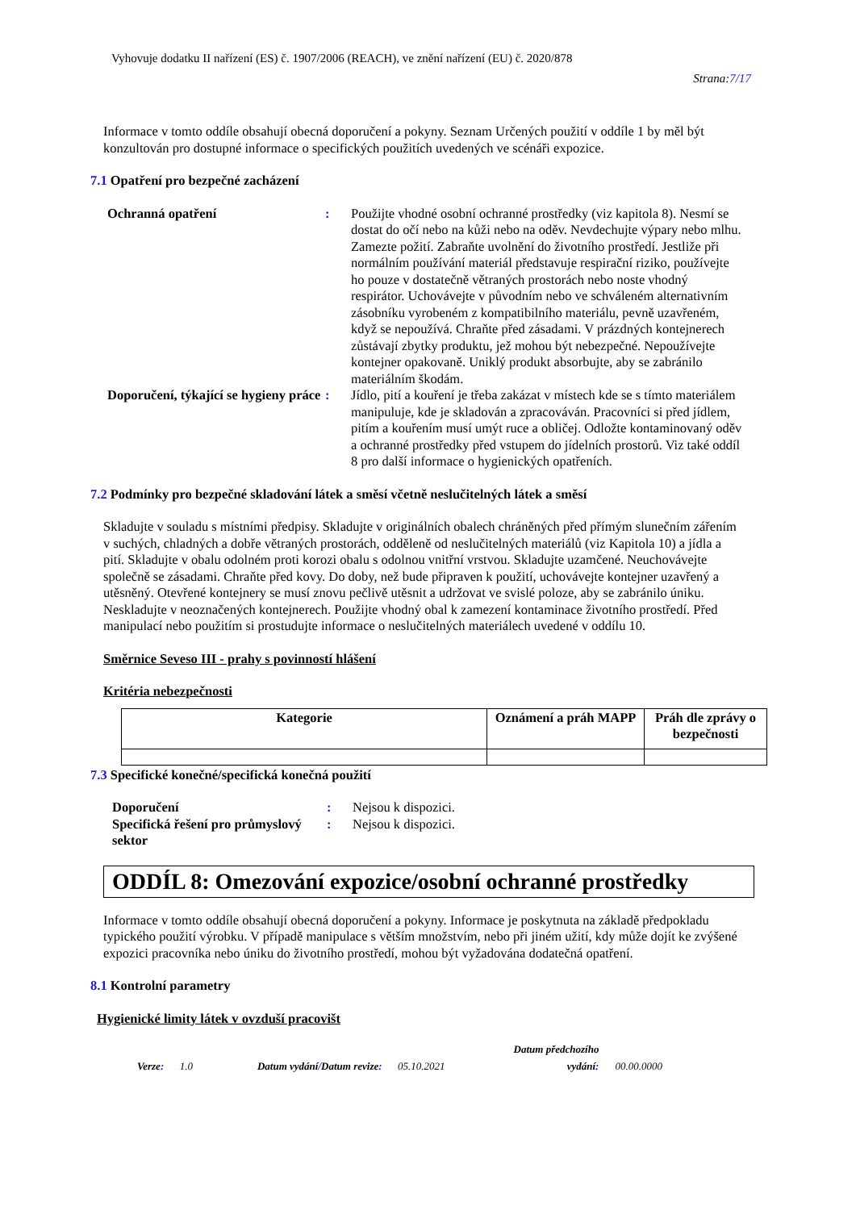Vyhovuje dodatku II nařízení (ES) č. 1907/2006 (REACH), ve znění nařízení (EU) č. 2020/878
Strana:7/17
Informace v tomto oddíle obsahují obecná doporučení a pokyny. Seznam Určených použití v oddíle 1 by měl být konzultován pro dostupné informace o specifických použitích uvedených ve scénáři expozice.
7.1 Opatření pro bezpečné zacházení
Ochranná opatření : Použijte vhodné osobní ochranné prostředky (viz kapitola 8). Nesmí se dostat do očí nebo na kůži nebo na oděv. Nevdechujte výpary nebo mlhu. Zamezte požití. Zabraňte uvolnění do životního prostředí. Jestliže při normálním používání materiál představuje respirační riziko, používejte ho pouze v dostatečně větraných prostorách nebo noste vhodný respirátor. Uchovávejte v původním nebo ve schváleném alternativním zásobníku vyrobeném z kompatibilního materiálu, pevně uzavřeném, když se nepoužívá. Chraňte před zásadami. V prázdných kontejnerech zůstávají zbytky produktu, jež mohou být nebezpečné. Nepoužívejte kontejner opakovaně. Uniklý produkt absorbujte, aby se zabránilo materiálním škodám.
Doporučení, týkající se hygieny práce
: Jídlo, pití a kouření je třeba zakázat v místech kde se s tímto materiálem manipuluje, kde je skladován a zpracováván. Pracovníci si před jídlem, pitím a kouřením musí umýt ruce a obličej. Odložte kontaminovaný oděv a ochranné prostředky před vstupem do jídelních prostorů. Viz také oddíl 8 pro další informace o hygienických opatřeních.
7.2 Podmínky pro bezpečné skladování látek a směsí včetně neslučitelných látek a směsí
Skladujte v souladu s místními předpisy. Skladujte v originálních obalech chráněných před přímým slunečním zářením v suchých, chladných a dobře větraných prostorách, odděleně od neslučitelných materiálů (viz Kapitola 10) a jídla a pití. Skladujte v obalu odolném proti korozi obalu s odolnou vnitřní vrstvou. Skladujte uzamčené. Neuchovávejte společně se zásadami. Chraňte před kovy. Do doby, než bude připraven k použití, uchovávejte kontejner uzavřený a utěsněný. Otevřené kontejnery se musí znovu pečlivě utěsnit a udržovat ve svislé poloze, aby se zabránilo úniku. Neskladujte v neoznačených kontejnerech. Použijte vhodný obal k zamezení kontaminace životního prostředí. Před manipulací nebo použitím si prostudujte informace o neslučitelných materiálech uvedené v oddílu 10.
Směrnice Seveso III - prahy s povinností hlášení
Kritéria nebezpečnosti
| Kategorie | Oznámení a práh MAPP | Práh dle zprávy o bezpečnosti |
| --- | --- | --- |
7.3 Specifické konečné/specifická konečná použití
Doporučení : Nejsou k dispozici.
Specifická řešení pro průmyslový sektor
: Nejsou k dispozici.
ODDÍL 8: Omezování expozice/osobní ochranné prostředky
Informace v tomto oddíle obsahují obecná doporučení a pokyny. Informace je poskytnuta na základě předpokladu typického použití výrobku. V případě manipulace s větším množstvím, nebo při jiném užití, kdy může dojít ke zvýšené expozici pracovníka nebo úniku do životního prostředí, mohou být vyžadována dodatečná opatření.
8.1 Kontrolní parametry
Hygienické limity látek v ovzduší pracovišt
Verze: 1.0 Datum vydání/Datum revize: 05.10.2021 Datum předchozího
vydání: 00.00.0000